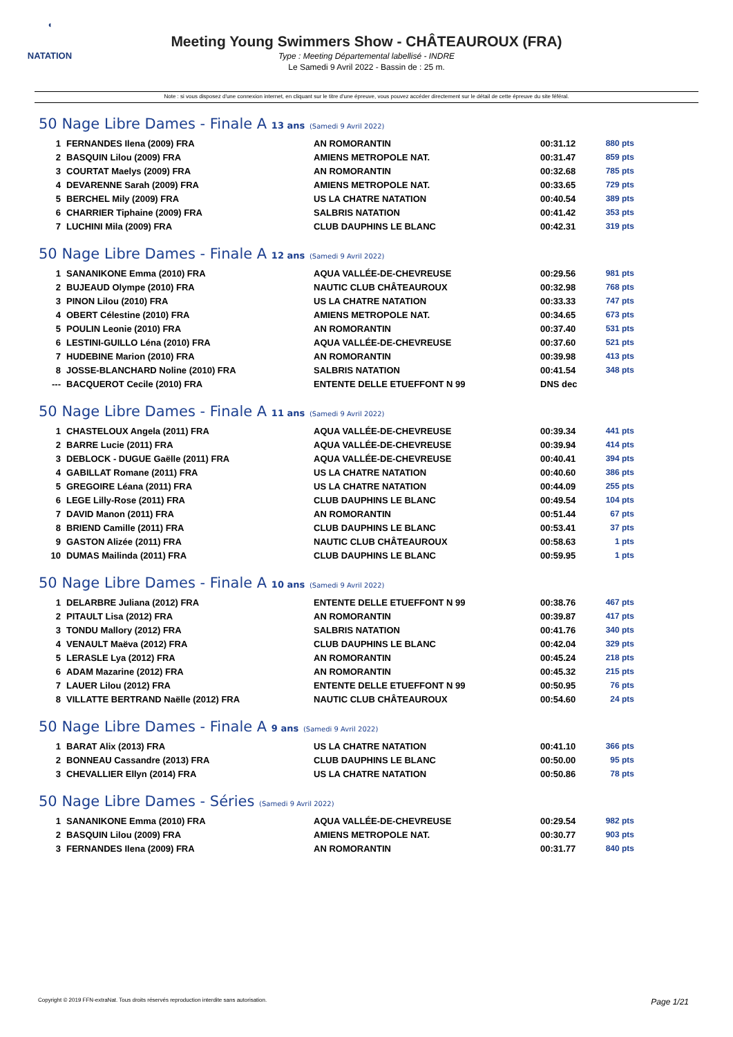◖
NATATION
Meeting Young Swimmers Show - CHÂTEAUROUX (FRA)
Type : Meeting Départemental labellisé - INDRE
Le Samedi 9 Avril 2022 - Bassin de : 25 m.
Note : si vous disposez d'une connexion internet, en cliquant sur le titre d'une épreuve, vous pouvez accéder directement sur le détail de cette épreuve du site féféral.
50 Nage Libre Dames - Finale A 13 ans (Samedi 9 Avril 2022)
| 1 | FERNANDES Ilena (2009) FRA | AN ROMORANTIN | 00:31.12 | 880 pts |
| 2 | BASQUIN Lilou (2009) FRA | AMIENS METROPOLE NAT. | 00:31.47 | 859 pts |
| 3 | COURTAT Maelys (2009) FRA | AN ROMORANTIN | 00:32.68 | 785 pts |
| 4 | DEVARENNE Sarah (2009) FRA | AMIENS METROPOLE NAT. | 00:33.65 | 729 pts |
| 5 | BERCHEL Mily (2009) FRA | US LA CHATRE NATATION | 00:40.54 | 389 pts |
| 6 | CHARRIER Tiphaine (2009) FRA | SALBRIS NATATION | 00:41.42 | 353 pts |
| 7 | LUCHINI Mila (2009) FRA | CLUB DAUPHINS LE BLANC | 00:42.31 | 319 pts |
50 Nage Libre Dames - Finale A 12 ans (Samedi 9 Avril 2022)
| 1 | SANANIKONE Emma (2010) FRA | AQUA VALLÉE-DE-CHEVREUSE | 00:29.56 | 981 pts |
| 2 | BUJEAUD Olympe (2010) FRA | NAUTIC CLUB CHÂTEAUROUX | 00:32.98 | 768 pts |
| 3 | PINON Lilou (2010) FRA | US LA CHATRE NATATION | 00:33.33 | 747 pts |
| 4 | OBERT Célestine (2010) FRA | AMIENS METROPOLE NAT. | 00:34.65 | 673 pts |
| 5 | POULIN Leonie (2010) FRA | AN ROMORANTIN | 00:37.40 | 531 pts |
| 6 | LESTINI-GUILLO Léna (2010) FRA | AQUA VALLÉE-DE-CHEVREUSE | 00:37.60 | 521 pts |
| 7 | HUDEBINE Marion (2010) FRA | AN ROMORANTIN | 00:39.98 | 413 pts |
| 8 | JOSSE-BLANCHARD Noline (2010) FRA | SALBRIS NATATION | 00:41.54 | 348 pts |
| --- | BACQUEROT Cecile (2010) FRA | ENTENTE DELLE ETUEFFONT N 99 | DNS dec | |
50 Nage Libre Dames - Finale A 11 ans (Samedi 9 Avril 2022)
| 1 | CHASTELOUX Angela (2011) FRA | AQUA VALLÉE-DE-CHEVREUSE | 00:39.34 | 441 pts |
| 2 | BARRE Lucie (2011) FRA | AQUA VALLÉE-DE-CHEVREUSE | 00:39.94 | 414 pts |
| 3 | DEBLOCK - DUGUE Gaëlle (2011) FRA | AQUA VALLÉE-DE-CHEVREUSE | 00:40.41 | 394 pts |
| 4 | GABILLAT Romane (2011) FRA | US LA CHATRE NATATION | 00:40.60 | 386 pts |
| 5 | GREGOIRE Léana (2011) FRA | US LA CHATRE NATATION | 00:44.09 | 255 pts |
| 6 | LEGE Lilly-Rose (2011) FRA | CLUB DAUPHINS LE BLANC | 00:49.54 | 104 pts |
| 7 | DAVID Manon (2011) FRA | AN ROMORANTIN | 00:51.44 | 67 pts |
| 8 | BRIEND Camille (2011) FRA | CLUB DAUPHINS LE BLANC | 00:53.41 | 37 pts |
| 9 | GASTON Alizée (2011) FRA | NAUTIC CLUB CHÂTEAUROUX | 00:58.63 | 1 pts |
| 10 | DUMAS Mailinda (2011) FRA | CLUB DAUPHINS LE BLANC | 00:59.95 | 1 pts |
50 Nage Libre Dames - Finale A 10 ans (Samedi 9 Avril 2022)
| 1 | DELARBRE Juliana (2012) FRA | ENTENTE DELLE ETUEFFONT N 99 | 00:38.76 | 467 pts |
| 2 | PITAULT Lisa (2012) FRA | AN ROMORANTIN | 00:39.87 | 417 pts |
| 3 | TONDU Mallory (2012) FRA | SALBRIS NATATION | 00:41.76 | 340 pts |
| 4 | VENAULT Maëva (2012) FRA | CLUB DAUPHINS LE BLANC | 00:42.04 | 329 pts |
| 5 | LERASLE Lya (2012) FRA | AN ROMORANTIN | 00:45.24 | 218 pts |
| 6 | ADAM Mazarine (2012) FRA | AN ROMORANTIN | 00:45.32 | 215 pts |
| 7 | LAUER Lilou (2012) FRA | ENTENTE DELLE ETUEFFONT N 99 | 00:50.95 | 76 pts |
| 8 | VILLATTE BERTRAND Naëlle (2012) FRA | NAUTIC CLUB CHÂTEAUROUX | 00:54.60 | 24 pts |
50 Nage Libre Dames - Finale A 9 ans (Samedi 9 Avril 2022)
| 1 | BARAT Alix (2013) FRA | US LA CHATRE NATATION | 00:41.10 | 366 pts |
| 2 | BONNEAU Cassandre (2013) FRA | CLUB DAUPHINS LE BLANC | 00:50.00 | 95 pts |
| 3 | CHEVALLIER Ellyn (2014) FRA | US LA CHATRE NATATION | 00:50.86 | 78 pts |
50 Nage Libre Dames - Séries (Samedi 9 Avril 2022)
| 1 | SANANIKONE Emma (2010) FRA | AQUA VALLÉE-DE-CHEVREUSE | 00:29.54 | 982 pts |
| 2 | BASQUIN Lilou (2009) FRA | AMIENS METROPOLE NAT. | 00:30.77 | 903 pts |
| 3 | FERNANDES Ilena (2009) FRA | AN ROMORANTIN | 00:31.77 | 840 pts |
Copyright © 2019 FFN-extraNat. Tous droits réservés reproduction interdite sans autorisation. Page 1/21